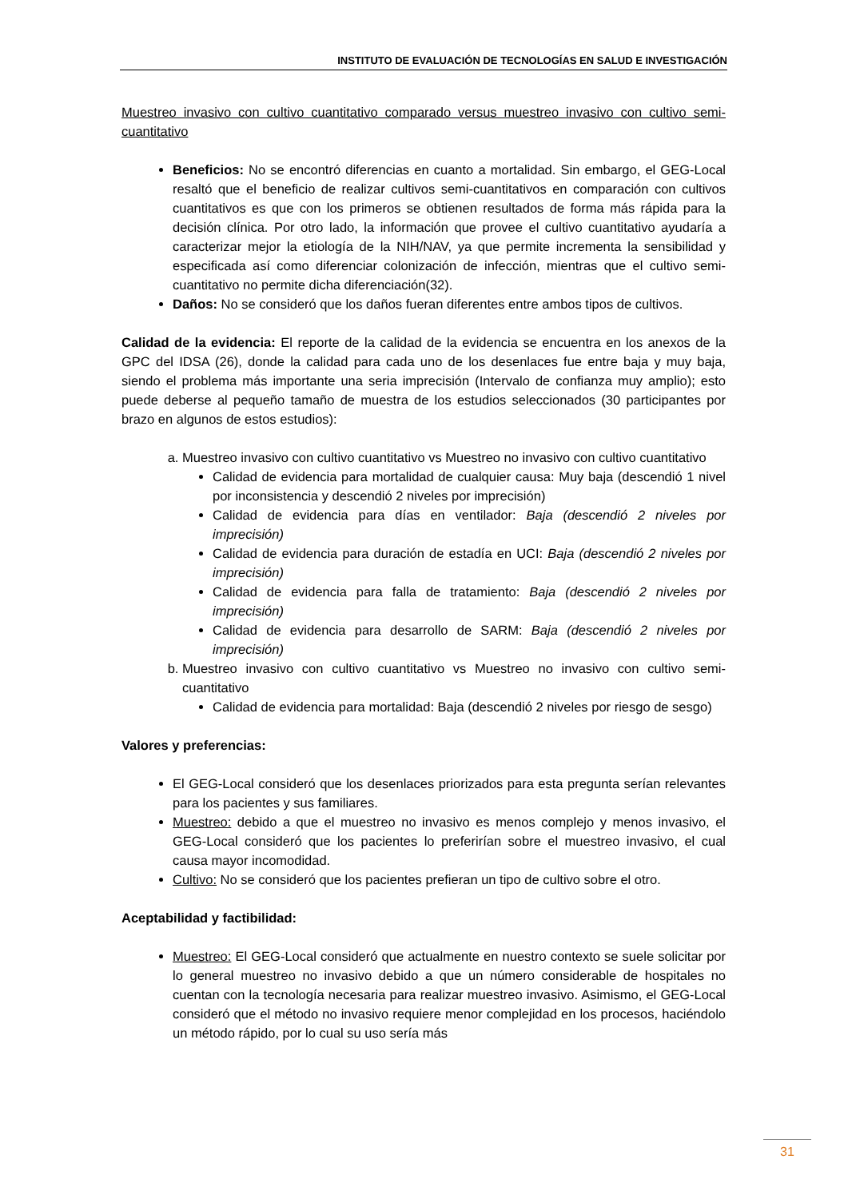INSTITUTO DE EVALUACIÓN DE TECNOLOGÍAS EN SALUD E INVESTIGACIÓN
Muestreo invasivo con cultivo cuantitativo comparado versus muestreo invasivo con cultivo semi-cuantitativo
Beneficios: No se encontró diferencias en cuanto a mortalidad. Sin embargo, el GEG-Local resaltó que el beneficio de realizar cultivos semi-cuantitativos en comparación con cultivos cuantitativos es que con los primeros se obtienen resultados de forma más rápida para la decisión clínica. Por otro lado, la información que provee el cultivo cuantitativo ayudaría a caracterizar mejor la etiología de la NIH/NAV, ya que permite incrementa la sensibilidad y especificada así como diferenciar colonización de infección, mientras que el cultivo semi-cuantitativo no permite dicha diferenciación(32).
Daños: No se consideró que los daños fueran diferentes entre ambos tipos de cultivos.
Calidad de la evidencia: El reporte de la calidad de la evidencia se encuentra en los anexos de la GPC del IDSA (26), donde la calidad para cada uno de los desenlaces fue entre baja y muy baja, siendo el problema más importante una seria imprecisión (Intervalo de confianza muy amplio); esto puede deberse al pequeño tamaño de muestra de los estudios seleccionados (30 participantes por brazo en algunos de estos estudios):
a. Muestreo invasivo con cultivo cuantitativo vs Muestreo no invasivo con cultivo cuantitativo
Calidad de evidencia para mortalidad de cualquier causa: Muy baja (descendió 1 nivel por inconsistencia y descendió 2 niveles por imprecisión)
Calidad de evidencia para días en ventilador: Baja (descendió 2 niveles por imprecisión)
Calidad de evidencia para duración de estadía en UCI: Baja (descendió 2 niveles por imprecisión)
Calidad de evidencia para falla de tratamiento: Baja (descendió 2 niveles por imprecisión)
Calidad de evidencia para desarrollo de SARM: Baja (descendió 2 niveles por imprecisión)
b. Muestreo invasivo con cultivo cuantitativo vs Muestreo no invasivo con cultivo semi-cuantitativo
Calidad de evidencia para mortalidad: Baja (descendió 2 niveles por riesgo de sesgo)
Valores y preferencias:
El GEG-Local consideró que los desenlaces priorizados para esta pregunta serían relevantes para los pacientes y sus familiares.
Muestreo: debido a que el muestreo no invasivo es menos complejo y menos invasivo, el GEG-Local consideró que los pacientes lo preferirían sobre el muestreo invasivo, el cual causa mayor incomodidad.
Cultivo: No se consideró que los pacientes prefieran un tipo de cultivo sobre el otro.
Aceptabilidad y factibilidad:
Muestreo: El GEG-Local consideró que actualmente en nuestro contexto se suele solicitar por lo general muestreo no invasivo debido a que un número considerable de hospitales no cuentan con la tecnología necesaria para realizar muestreo invasivo. Asimismo, el GEG-Local consideró que el método no invasivo requiere menor complejidad en los procesos, haciéndolo un método rápido, por lo cual su uso sería más
31